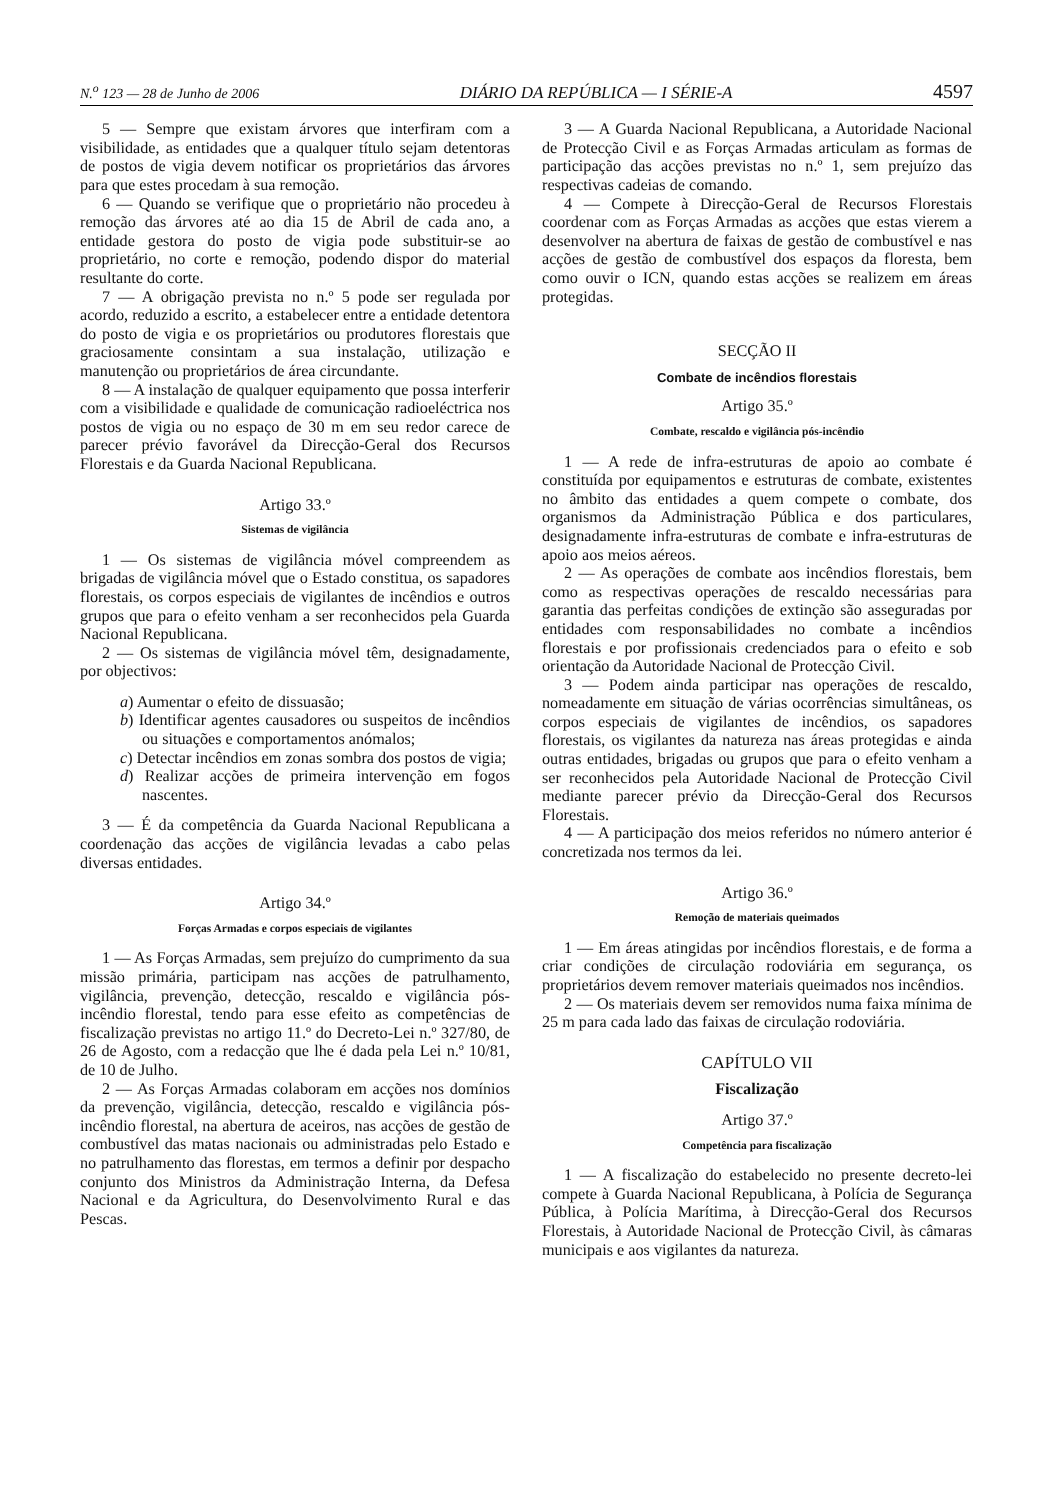N.<sup>o</sup> 123 — 28 de Junho de 2006 DIÁRIO DA REPÚBLICA — I SÉRIE-A 4597
5 — Sempre que existam árvores que interfiram com a visibilidade, as entidades que a qualquer título sejam detentoras de postos de vigia devem notificar os proprietários das árvores para que estes procedam à sua remoção.
6 — Quando se verifique que o proprietário não procedeu à remoção das árvores até ao dia 15 de Abril de cada ano, a entidade gestora do posto de vigia pode substituir-se ao proprietário, no corte e remoção, podendo dispor do material resultante do corte.
7 — A obrigação prevista no n.º 5 pode ser regulada por acordo, reduzido a escrito, a estabelecer entre a entidade detentora do posto de vigia e os proprietários ou produtores florestais que graciosamente consintam a sua instalação, utilização e manutenção ou proprietários de área circundante.
8 — A instalação de qualquer equipamento que possa interferir com a visibilidade e qualidade de comunicação radioeléctrica nos postos de vigia ou no espaço de 30 m em seu redor carece de parecer prévio favorável da Direcção-Geral dos Recursos Florestais e da Guarda Nacional Republicana.
Artigo 33.º
Sistemas de vigilância
1 — Os sistemas de vigilância móvel compreendem as brigadas de vigilância móvel que o Estado constitua, os sapadores florestais, os corpos especiais de vigilantes de incêndios e outros grupos que para o efeito venham a ser reconhecidos pela Guarda Nacional Republicana.
2 — Os sistemas de vigilância móvel têm, designadamente, por objectivos:
a) Aumentar o efeito de dissuasão;
b) Identificar agentes causadores ou suspeitos de incêndios ou situações e comportamentos anómalos;
c) Detectar incêndios em zonas sombra dos postos de vigia;
d) Realizar acções de primeira intervenção em fogos nascentes.
3 — É da competência da Guarda Nacional Republicana a coordenação das acções de vigilância levadas a cabo pelas diversas entidades.
Artigo 34.º
Forças Armadas e corpos especiais de vigilantes
1 — As Forças Armadas, sem prejuízo do cumprimento da sua missão primária, participam nas acções de patrulhamento, vigilância, prevenção, detecção, rescaldo e vigilância pós-incêndio florestal, tendo para esse efeito as competências de fiscalização previstas no artigo 11.º do Decreto-Lei n.º 327/80, de 26 de Agosto, com a redacção que lhe é dada pela Lei n.º 10/81, de 10 de Julho.
2 — As Forças Armadas colaboram em acções nos domínios da prevenção, vigilância, detecção, rescaldo e vigilância pós-incêndio florestal, na abertura de aceiros, nas acções de gestão de combustível das matas nacionais ou administradas pelo Estado e no patrulhamento das florestas, em termos a definir por despacho conjunto dos Ministros da Administração Interna, da Defesa Nacional e da Agricultura, do Desenvolvimento Rural e das Pescas.
3 — A Guarda Nacional Republicana, a Autoridade Nacional de Protecção Civil e as Forças Armadas articulam as formas de participação das acções previstas no n.º 1, sem prejuízo das respectivas cadeias de comando.
4 — Compete à Direcção-Geral de Recursos Florestais coordenar com as Forças Armadas as acções que estas vierem a desenvolver na abertura de faixas de gestão de combustível e nas acções de gestão de combustível dos espaços da floresta, bem como ouvir o ICN, quando estas acções se realizem em áreas protegidas.
SECÇÃO II
Combate de incêndios florestais
Artigo 35.º
Combate, rescaldo e vigilância pós-incêndio
1 — A rede de infra-estruturas de apoio ao combate é constituída por equipamentos e estruturas de combate, existentes no âmbito das entidades a quem compete o combate, dos organismos da Administração Pública e dos particulares, designadamente infra-estruturas de combate e infra-estruturas de apoio aos meios aéreos.
2 — As operações de combate aos incêndios florestais, bem como as respectivas operações de rescaldo necessárias para garantia das perfeitas condições de extinção são asseguradas por entidades com responsabilidades no combate a incêndios florestais e por profissionais credenciados para o efeito e sob orientação da Autoridade Nacional de Protecção Civil.
3 — Podem ainda participar nas operações de rescaldo, nomeadamente em situação de várias ocorrências simultâneas, os corpos especiais de vigilantes de incêndios, os sapadores florestais, os vigilantes da natureza nas áreas protegidas e ainda outras entidades, brigadas ou grupos que para o efeito venham a ser reconhecidos pela Autoridade Nacional de Protecção Civil mediante parecer prévio da Direcção-Geral dos Recursos Florestais.
4 — A participação dos meios referidos no número anterior é concretizada nos termos da lei.
Artigo 36.º
Remoção de materiais queimados
1 — Em áreas atingidas por incêndios florestais, e de forma a criar condições de circulação rodoviária em segurança, os proprietários devem remover materiais queimados nos incêndios.
2 — Os materiais devem ser removidos numa faixa mínima de 25 m para cada lado das faixas de circulação rodoviária.
CAPÍTULO VII
Fiscalização
Artigo 37.º
Competência para fiscalização
1 — A fiscalização do estabelecido no presente decreto-lei compete à Guarda Nacional Republicana, à Polícia de Segurança Pública, à Polícia Marítima, à Direcção-Geral dos Recursos Florestais, à Autoridade Nacional de Protecção Civil, às câmaras municipais e aos vigilantes da natureza.